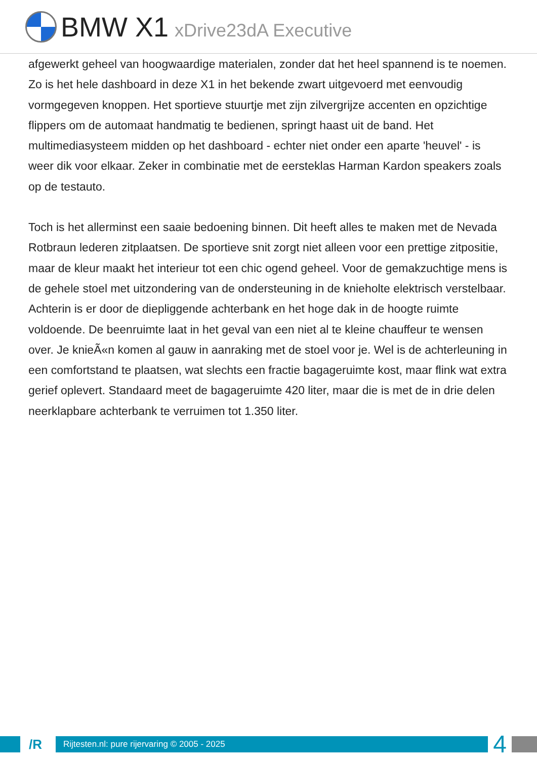BMW X1 xDrive23dA Executive
afgewerkt geheel van hoogwaardige materialen, zonder dat het heel spannend is te noemen. Zo is het hele dashboard in deze X1 in het bekende zwart uitgevoerd met eenvoudig vormgegeven knoppen. Het sportieve stuurtje met zijn zilvergrijze accenten en opzichtige flippers om de automaat handmatig te bedienen, springt haast uit de band. Het multimediasysteem midden op het dashboard - echter niet onder een aparte 'heuvel' - is weer dik voor elkaar. Zeker in combinatie met de eersteklas Harman Kardon speakers zoals op de testauto.
Toch is het allerminst een saaie bedoening binnen. Dit heeft alles te maken met de Nevada Rotbraun lederen zitplaatsen. De sportieve snit zorgt niet alleen voor een prettige zitpositie, maar de kleur maakt het interieur tot een chic ogend geheel. Voor de gemakzuchtige mens is de gehele stoel met uitzondering van de ondersteuning in de knieholte elektrisch verstelbaar. Achterin is er door de diepliggende achterbank en het hoge dak in de hoogte ruimte voldoende. De beenruimte laat in het geval van een niet al te kleine chauffeur te wensen over. Je knieÃ«n komen al gauw in aanraking met de stoel voor je. Wel is de achterleuning in een comfortstand te plaatsen, wat slechts een fractie bagageruimte kost, maar flink wat extra gerief oplevert. Standaard meet de bagageruimte 420 liter, maar die is met de in drie delen neerklapbare achterbank te verruimen tot 1.350 liter.
/R
Rijtesten.nl: pure rijervaring © 2005 - 2025
4